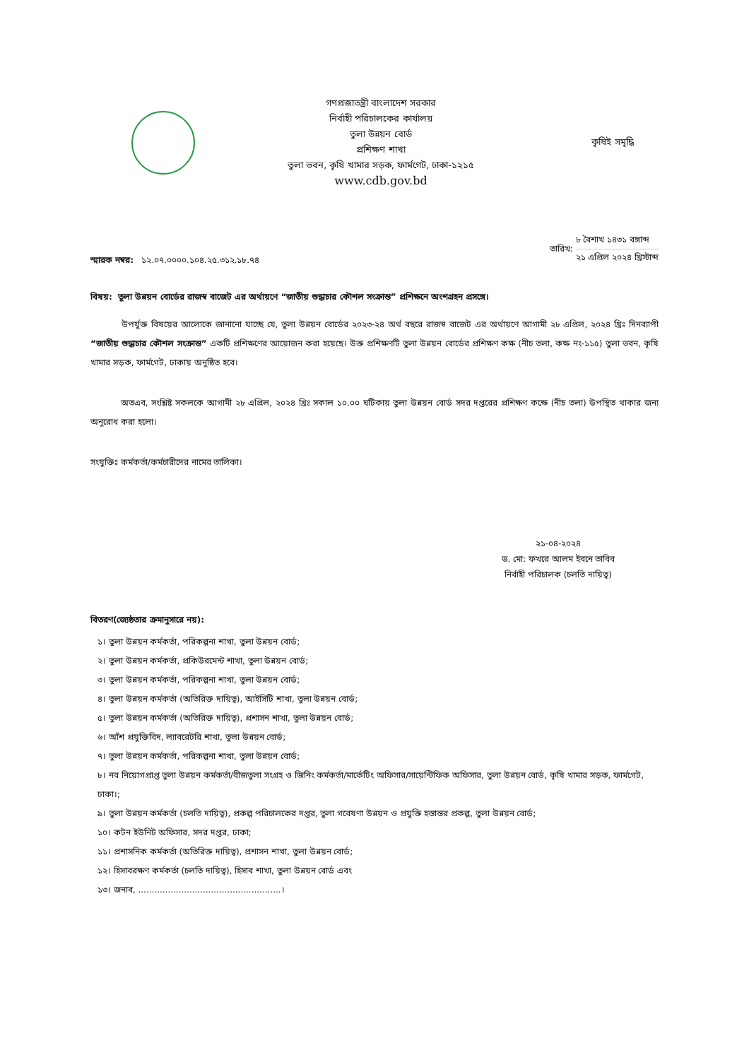গণপ্রজাতন্ত্রী বাংলাদেশ সরকার
নির্বাহী পরিচালকের কার্যালয়
তুলা উন্নয়ন বোর্ড
প্রশিক্ষণ শাখা
তুলা ভবন, কৃষি খামার সড়ক, ফার্মগেট, ঢাকা-১২১৫
www.cdb.gov.bd
কৃষিই সমৃদ্ধি
স্মারক নম্বর: ১২.০৭.০০০০.১০৪.২৫.৩১২.১৮.৭৪
তারিখ:
৮ বৈশাখ ১৪৩১ বঙ্গাব্দ
২১ এপ্রিল ২০২৪ খ্রিস্টাব্দ
বিষয়: তুলা উন্নয়ন বোর্ডের রাজস্ব বাজেট এর অর্থায়ণে “জাতীয় শুদ্ধাচার কৌশল সংক্রান্ত” প্রশিক্ষনে অংশগ্রহন প্রসঙ্গে।
উপর্যুক্ত বিষয়ের আলোকে জানানো যাচ্ছে যে, তুলা উন্নয়ন বোর্ডের ২০২৩-২৪ অর্থ বছরে রাজস্ব বাজেট এর অর্থায়ণে আগামী ২৮ এপ্রিল, ২০২৪ খ্রিঃ দিনব্যাপী “জাতীয় শুদ্ধাচার কৌশল সংক্রান্ত” একটি প্রশিক্ষণের আয়োজন করা হয়েছে। উক্ত প্রশিক্ষণটি তুলা উন্নয়ন বোর্ডের প্রশিক্ষণ কক্ষ (নীচ তলা, কক্ষ নং-১১৫) তুলা ভবন, কৃষি খামার সড়ক, ফার্মগেট, ঢাকায় অনুষ্ঠিত হবে।
অতএব, সংশ্লিষ্ট সকলকে আগামী ২৮ এপ্রিল, ২০২৪ খ্রিঃ সকাল ১০.০০ ঘটিকায় তুলা উন্নয়ন বোর্ড সদর দপ্তরের প্রশিক্ষণ কক্ষে (নীচ তলা) উপস্থিত থাকার জন্য অনুরোধ করা হলো।
সংযুক্তিঃ কর্মকর্তা/কর্মচারীদের নামের তালিকা।
২১-০৪-২০২৪
ড. মো: ফখরে আলম ইবনে তাবিব
নির্বাহী পরিচালক (চলতি দায়িত্ব)
বিতরণ(জ্যেষ্ঠতার ক্রমানুসারে নয়):
১। তুলা উন্নয়ন কর্মকর্তা, পরিকল্পনা শাখা, তুলা উন্নয়ন বোর্ড;
২। তুলা উন্নয়ন কর্মকর্তা, প্রকিউরমেন্ট শাখা, তুলা উন্নয়ন বোর্ড;
৩। তুলা উন্নয়ন কর্মকর্তা, পরিকল্পনা শাখা, তুলা উন্নয়ন বোর্ড;
৪। তুলা উন্নয়ন কর্মকর্তা (অতিরিক্ত দায়িত্ব), আইসিটি শাখা, তুলা উন্নয়ন বোর্ড;
৫। তুলা উন্নয়ন কর্মকর্তা (অতিরিক্ত দায়িত্ব), প্রশাসন শাখা, তুলা উন্নয়ন বোর্ড;
৬। আঁশ প্রযুক্তিবিদ, ল্যাবরেটরি শাখা, তুলা উন্নয়ন বোর্ড;
৭। তুলা উন্নয়ন কর্মকর্তা, পরিকল্পনা শাখা, তুলা উন্নয়ন বোর্ড;
৮। নব নিয়োগপ্রাপ্ত তুলা উন্নয়ন কর্মকর্তা/বীজতুলা সংগ্রহ ও জিনিং কর্মকর্তা/মার্কেটিং অফিসার/সায়েন্টিফিক অফিসার, তুলা উন্নয়ন বোর্ড, কৃষি খামার সড়ক, ফার্মগেট, ঢাকা।;
৯। তুলা উন্নয়ন কর্মকর্তা (চলতি দায়িত্ব), প্রকল্প পরিচালকের দপ্তর, তুলা গবেষণা উন্নয়ন ও প্রযুক্তি হস্তান্তর প্রকল্প, তুলা উন্নয়ন বোর্ড;
১০। কটন ইউনিট অফিসার, সদর দপ্তর, ঢাকা;
১১। প্রশাসনিক কর্মকর্তা (অতিরিক্ত দায়িত্ব), প্রশাসন শাখা, তুলা উন্নয়ন বোর্ড;
১২। হিসাবরক্ষণ কর্মকর্তা (চলতি দায়িত্ব), হিসাব শাখা, তুলা উন্নয়ন বোর্ড এবং
১৩। জনাব, .....................................................।